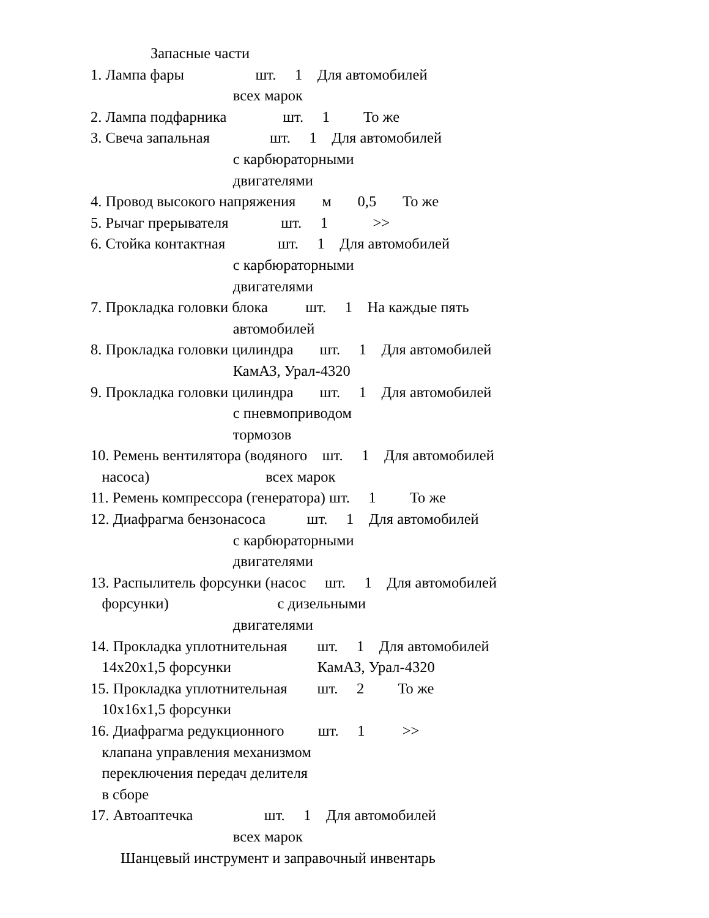Запасные части
1. Лампа фары                   шт.     1    Для автомобилей
                                      всех марок
2. Лампа подфарника               шт.     1         То же
3. Свеча запальная                шт.     1    Для автомобилей
                                      с карбюраторными
                                      двигателями
4. Провод высокого напряжения       м       0,5       То же
5. Рычаг прерывателя              шт.     1            >>
6. Стойка контактная              шт.     1    Для автомобилей
                                      с карбюраторными
                                      двигателями
7. Прокладка головки блока          шт.     1    На каждые пять
                                      автомобилей
8. Прокладка головки цилиндра       шт.     1    Для автомобилей
                                      КамАЗ, Урал-4320
9. Прокладка головки цилиндра       шт.     1    Для автомобилей
                                      с пневмоприводом
                                      тормозов
10. Ремень вентилятора (водяного    шт.     1    Для автомобилей
   насоса)                               всех марок
11. Ремень компрессора (генератора) шт.     1         То же
12. Диафрагма бензонасоса           шт.     1    Для автомобилей
                                      с карбюраторными
                                      двигателями
13. Распылитель форсунки (насос     шт.     1    Для автомобилей
   форсунки)                             с дизельными
                                      двигателями
14. Прокладка уплотнительная        шт.     1    Для автомобилей
   14x20x1,5 форсунки                       КамАЗ, Урал-4320
15. Прокладка уплотнительная        шт.     2         То же
   10x16x1,5 форсунки
16. Диафрагма редукционного         шт.     1          >>
   клапана управления механизмом
   переключения передач делителя
   в сборе
17. Автоаптечка                   шт.     1    Для автомобилей
                                      всех марок
        Шанцевый инструмент и заправочный инвентарь